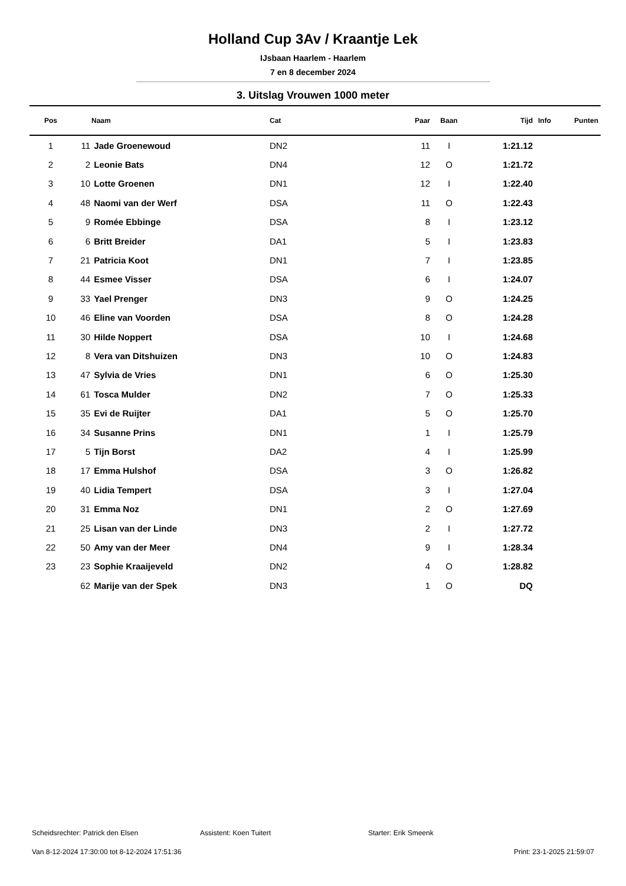Holland Cup 3Av / Kraantje Lek
IJsbaan Haarlem - Haarlem
7 en 8 december 2024
3. Uitslag Vrouwen 1000 meter
| Pos | | Naam | Cat | Paar | Baan | Tijd | Info | Punten |
| --- | --- | --- | --- | --- | --- | --- | --- | --- |
| 1 | 11 | Jade Groenewoud | DN2 | 11 | I | 1:21.12 | | |
| 2 | 2 | Leonie Bats | DN4 | 12 | O | 1:21.72 | | |
| 3 | 10 | Lotte Groenen | DN1 | 12 | I | 1:22.40 | | |
| 4 | 48 | Naomi van der Werf | DSA | 11 | O | 1:22.43 | | |
| 5 | 9 | Romée Ebbinge | DSA | 8 | I | 1:23.12 | | |
| 6 | 6 | Britt Breider | DA1 | 5 | I | 1:23.83 | | |
| 7 | 21 | Patricia Koot | DN1 | 7 | I | 1:23.85 | | |
| 8 | 44 | Esmee Visser | DSA | 6 | I | 1:24.07 | | |
| 9 | 33 | Yael Prenger | DN3 | 9 | O | 1:24.25 | | |
| 10 | 46 | Eline van Voorden | DSA | 8 | O | 1:24.28 | | |
| 11 | 30 | Hilde Noppert | DSA | 10 | I | 1:24.68 | | |
| 12 | 8 | Vera van Ditshuizen | DN3 | 10 | O | 1:24.83 | | |
| 13 | 47 | Sylvia de Vries | DN1 | 6 | O | 1:25.30 | | |
| 14 | 61 | Tosca Mulder | DN2 | 7 | O | 1:25.33 | | |
| 15 | 35 | Evi de Ruijter | DA1 | 5 | O | 1:25.70 | | |
| 16 | 34 | Susanne Prins | DN1 | 1 | I | 1:25.79 | | |
| 17 | 5 | Tijn Borst | DA2 | 4 | I | 1:25.99 | | |
| 18 | 17 | Emma Hulshof | DSA | 3 | O | 1:26.82 | | |
| 19 | 40 | Lidia Tempert | DSA | 3 | I | 1:27.04 | | |
| 20 | 31 | Emma Noz | DN1 | 2 | O | 1:27.69 | | |
| 21 | 25 | Lisan van der Linde | DN3 | 2 | I | 1:27.72 | | |
| 22 | 50 | Amy van der Meer | DN4 | 9 | I | 1:28.34 | | |
| 23 | 23 | Sophie Kraaijeveld | DN2 | 4 | O | 1:28.82 | | |
| | 62 | Marije van der Spek | DN3 | 1 | O | DQ | | |
Scheidsrechter: Patrick den Elsen Assistent: Koen Tuitert Starter: Erik Smeenk
Van 8-12-2024 17:30:00 tot 8-12-2024 17:51:36 Print: 23-1-2025 21:59:07